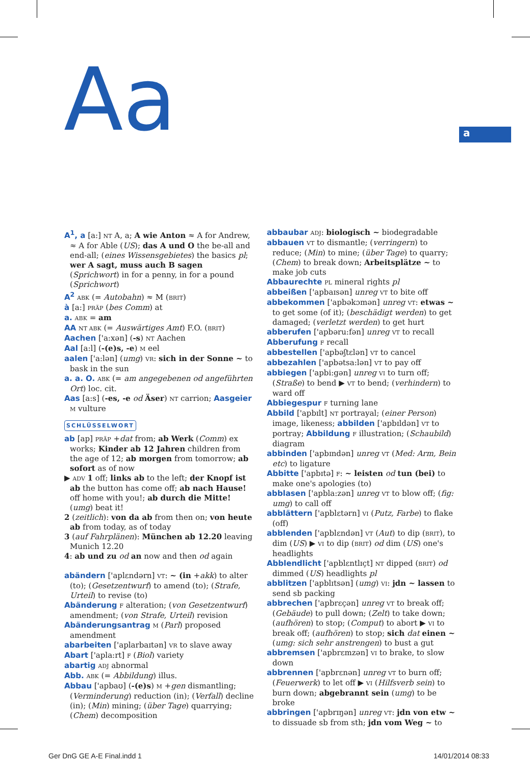Aa a
A<sup>1</sup>, a [a:] NT A, a; A wie Anton ≈ A for Andrew, ≈ A for Able (US); das A und O the be-all and end-all; (eines Wissensgebietes) the basics pl; wer A sagt, muss auch B sagen (Sprichwort) in for a penny, in for a pound (Sprichwort)
A<sup>2</sup> ABK (= Autobahn) ≈ M (BRIT)
à [a:] PRÄP (bes Comm) at
a. ABK = am
AA NT ABK (= Auswärtiges Amt) F.O. (BRIT)
Aachen ['a:xən] (-s) NT Aachen
Aal [a:l] (-(e)s, -e) M eel
aalen ['a:lən] (umg) VR: sich in der Sonne ~ to bask in the sun
a. a. O. ABK (= am angegebenen od angeführten Ort) loc. cit.
Aas [a:s] (-es, -e od Äser) NT carrion; Aasgeier M vulture
SCHLÜSSELWORT
ab [ap] PRÄP +dat from; ab Werk (Comm) ex works; Kinder ab 12 Jahren children from the age of 12; ab morgen from tomorrow; ab sofort as of now
▶ ADV 1 off; links ab to the left; der Knopf ist ab the button has come off; ab nach Hause! off home with you!; ab durch die Mitte! (umg) beat it!
2 (zeitlich): von da ab from then on; von heute ab from today, as of today
3 (auf Fahrplänen): München ab 12.20 leaving Munich 12.20
4: ab und zu od an now and then od again
abändern ['aplɛndərn] VT: ~ (in +akk) to alter (to); (Gesetzentwurf) to amend (to); (Strafe, Urteil) to revise (to)
Abänderung F alteration; (von Gesetzentwurf) amendment; (von Strafe, Urteil) revision
Abänderungsantrag M (Parl) proposed amendment
abarbeiten ['aplarbaɪtən] VR to slave away
Abart ['apla:rt] F (Biol) variety
abartig ADJ abnormal
Abb. ABK (= Abbildung) illus.
Abbau ['apbaʊ] (-(e)s) M +gen dismantling; (Verminderung) reduction (in); (Verfall) decline (in); (Min) mining; (über Tage) quarrying; (Chem) decomposition
abbaubar ADJ: biologisch ~ biodegradable
abbauen VT to dismantle; (verringern) to reduce; (Min) to mine; (über Tage) to quarry; (Chem) to break down; Arbeitsplätze ~ to make job cuts
Abbaurechte PL mineral rights pl
abbeißen ['apbaɪsən] unreg VT to bite off
abbekommen ['apbəkɔmən] unreg VT: etwas ~ to get some (of it); (beschädigt werden) to get damaged; (verletzt werden) to get hurt
abberufen ['apbəru:fən] unreg VT to recall
Abberufung F recall
abbestellen ['apbəʃtɛlən] VT to cancel
abbezahlen ['apbətsa:lən] VT to pay off
abbiegen ['apbi:gən] unreg VI to turn off; (Straße) to bend ▶ VT to bend; (verhindern) to ward off
Abbiegespur F turning lane
Abbild ['apbɪlt] NT portrayal; (einer Person) image, likeness; abbilden ['apbɪldən] VT to portray; Abbildung F illustration; (Schaubild) diagram
abbinden ['apbɪndən] unreg VT (Med: Arm, Bein etc) to ligature
Abbitte ['apbɪtə] F: ~ leisten od tun (bei) to make one's apologies (to)
abblasen ['apbla:zən] unreg VT to blow off; (fig: umg) to call off
abblättern ['apblɛtərn] VI (Putz, Farbe) to flake (off)
abblenden ['apblɛndən] VT (Aut) to dip (BRIT), to dim (US) ▶ VI to dip (BRIT) od dim (US) one's headlights
Abblendlicht ['apblɛntlɪçt] NT dipped (BRIT) od dimmed (US) headlights pl
abblitzen ['apblɪtsən] (umg) VI: jdn ~ lassen to send sb packing
abbrechen ['apbrɛçən] unreg VT to break off; (Gebäude) to pull down; (Zelt) to take down; (aufhören) to stop; (Comput) to abort ▶ VI to break off; (aufhören) to stop; sich dat einen ~ (umg: sich sehr anstrengen) to bust a gut
abbremsen ['apbrɛmzən] VI to brake, to slow down
abbrennen ['apbrɛnən] unreg VT to burn off; (Feuerwerk) to let off ▶ VI (Hilfsverb sein) to burn down; abgebrannt sein (umg) to be broke
abbringen ['apbrɪŋən] unreg VT: jdn von etw ~ to dissuade sb from sth; jdn vom Weg ~ to
Ger DnG GE A-E Final.indd 1 14/01/2014 08:33